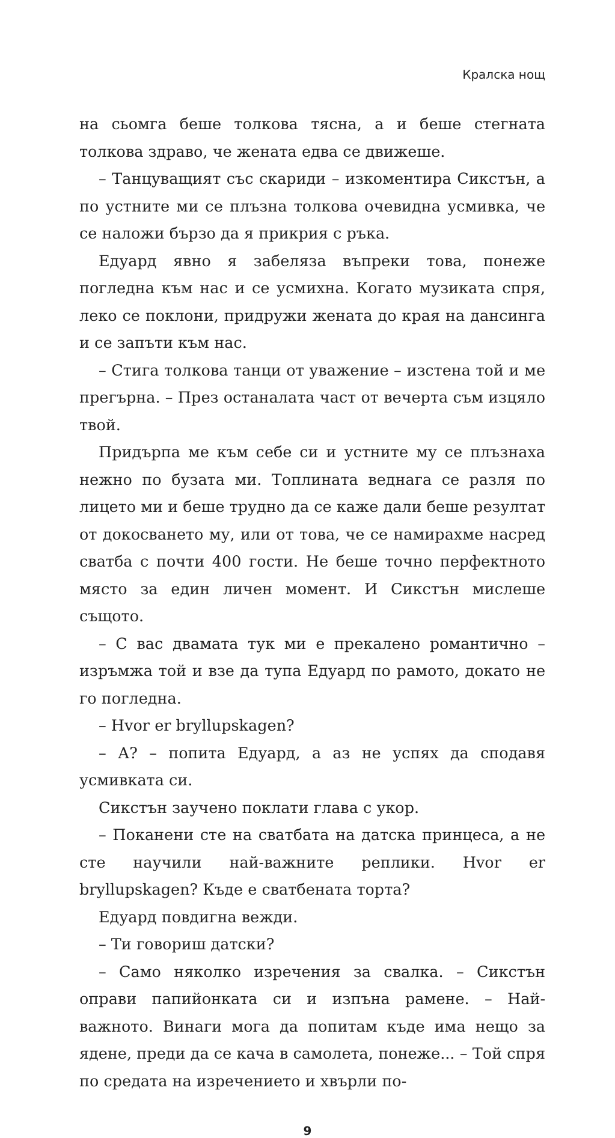Кралска нощ
на сьомга беше толкова тясна, а и беше стегната толкова здраво, че жената едва се движеше.
– Танцуващият със скариди – изкоментира Сикстън, а по устните ми се плъзна толкова очевидна усмивка, че се наложи бързо да я прикрия с ръка.
Едуард явно я забеляза въпреки това, понеже погледна към нас и се усмихна. Когато музиката спря, леко се поклони, придружи жената до края на дансинга и се запъти към нас.
– Стига толкова танци от уважение – изстена той и ме прегърна. – През останалата част от вечерта съм изцяло твой.
Придърпа ме към себе си и устните му се плъзнаха нежно по бузата ми. Топлината веднага се разля по лицето ми и беше трудно да се каже дали беше резултат от докосването му, или от това, че се намирахме насред сватба с почти 400 гости. Не беше точно перфектното място за един личен момент. И Сикстън мислеше същото.
– С вас двамата тук ми е прекалено романтично – изръмжа той и взе да тупа Едуард по рамото, докато не го погледна.
– Hvor er bryllupskagen?
– А? – попита Едуард, а аз не успях да сподавя усмивката си.
Сикстън заучено поклати глава с укор.
– Поканени сте на сватбата на датска принцеса, а не сте научили най-важните реплики. Hvor er bryllupskagen? Къде е сватбената торта?
Едуард повдигна вежди.
– Ти говориш датски?
– Само няколко изречения за свалка. – Сикстън оправи папийонката си и изпъна рамене. – Най-важното. Винаги мога да попитам къде има нещо за ядене, преди да се кача в самолета, понеже... – Той спря по средата на изречението и хвърли по-
9